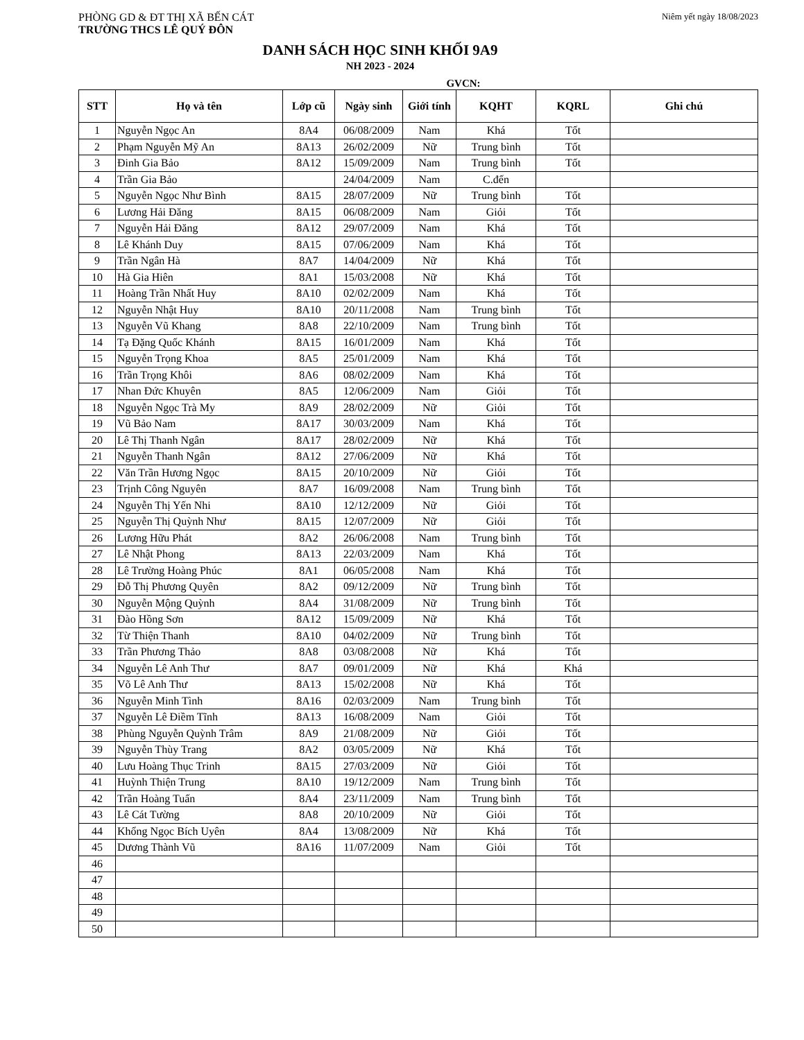PHÒNG GD & ĐT THỊ XÃ BẾN CÁT
TRƯỜNG THCS LÊ QUÝ ĐÔN
Niêm yết ngày 18/08/2023
DANH SÁCH HỌC SINH KHỐI 9A9
NH 2023 - 2024
GVCN:
| STT | Họ và tên | Lớp cũ | Ngày sinh | Giới tính | KQHT | KQRL | Ghi chú |
| --- | --- | --- | --- | --- | --- | --- | --- |
| 1 | Nguyễn Ngọc An | 8A4 | 06/08/2009 | Nam | Khá | Tốt | |
| 2 | Phạm Nguyễn Mỹ An | 8A13 | 26/02/2009 | Nữ | Trung bình | Tốt | |
| 3 | Đinh Gia Bảo | 8A12 | 15/09/2009 | Nam | Trung bình | Tốt | |
| 4 | Trần Gia Bảo | | 24/04/2009 | Nam | C.đến | | |
| 5 | Nguyễn Ngọc Như Bình | 8A15 | 28/07/2009 | Nữ | Trung bình | Tốt | |
| 6 | Lương Hải Đăng | 8A15 | 06/08/2009 | Nam | Giỏi | Tốt | |
| 7 | Nguyễn Hải Đăng | 8A12 | 29/07/2009 | Nam | Khá | Tốt | |
| 8 | Lê Khánh Duy | 8A15 | 07/06/2009 | Nam | Khá | Tốt | |
| 9 | Trần Ngân Hà | 8A7 | 14/04/2009 | Nữ | Khá | Tốt | |
| 10 | Hà Gia Hiên | 8A1 | 15/03/2008 | Nữ | Khá | Tốt | |
| 11 | Hoàng Trần Nhất Huy | 8A10 | 02/02/2009 | Nam | Khá | Tốt | |
| 12 | Nguyễn Nhật Huy | 8A10 | 20/11/2008 | Nam | Trung bình | Tốt | |
| 13 | Nguyễn Vũ Khang | 8A8 | 22/10/2009 | Nam | Trung bình | Tốt | |
| 14 | Tạ Đặng Quốc Khánh | 8A15 | 16/01/2009 | Nam | Khá | Tốt | |
| 15 | Nguyễn Trọng Khoa | 8A5 | 25/01/2009 | Nam | Khá | Tốt | |
| 16 | Trần Trọng Khôi | 8A6 | 08/02/2009 | Nam | Khá | Tốt | |
| 17 | Nhan Đức Khuyên | 8A5 | 12/06/2009 | Nam | Giỏi | Tốt | |
| 18 | Nguyễn Ngọc Trà My | 8A9 | 28/02/2009 | Nữ | Giỏi | Tốt | |
| 19 | Vũ Bảo Nam | 8A17 | 30/03/2009 | Nam | Khá | Tốt | |
| 20 | Lê Thị Thanh Ngân | 8A17 | 28/02/2009 | Nữ | Khá | Tốt | |
| 21 | Nguyễn Thanh Ngân | 8A12 | 27/06/2009 | Nữ | Khá | Tốt | |
| 22 | Văn Trần Hương Ngọc | 8A15 | 20/10/2009 | Nữ | Giỏi | Tốt | |
| 23 | Trịnh Công Nguyên | 8A7 | 16/09/2008 | Nam | Trung bình | Tốt | |
| 24 | Nguyễn Thị Yến Nhi | 8A10 | 12/12/2009 | Nữ | Giỏi | Tốt | |
| 25 | Nguyễn Thị Quỳnh Như | 8A15 | 12/07/2009 | Nữ | Giỏi | Tốt | |
| 26 | Lương Hữu Phát | 8A2 | 26/06/2008 | Nam | Trung bình | Tốt | |
| 27 | Lê Nhật Phong | 8A13 | 22/03/2009 | Nam | Khá | Tốt | |
| 28 | Lê Trường Hoàng Phúc | 8A1 | 06/05/2008 | Nam | Khá | Tốt | |
| 29 | Đỗ Thị Phương Quyên | 8A2 | 09/12/2009 | Nữ | Trung bình | Tốt | |
| 30 | Nguyễn Mộng Quỳnh | 8A4 | 31/08/2009 | Nữ | Trung bình | Tốt | |
| 31 | Đào Hồng Sơn | 8A12 | 15/09/2009 | Nữ | Khá | Tốt | |
| 32 | Từ Thiện Thanh | 8A10 | 04/02/2009 | Nữ | Trung bình | Tốt | |
| 33 | Trần Phương Thảo | 8A8 | 03/08/2008 | Nữ | Khá | Tốt | |
| 34 | Nguyễn Lê Anh Thư | 8A7 | 09/01/2009 | Nữ | Khá | Khá | |
| 35 | Võ Lê Anh Thư | 8A13 | 15/02/2008 | Nữ | Khá | Tốt | |
| 36 | Nguyễn Minh Tình | 8A16 | 02/03/2009 | Nam | Trung bình | Tốt | |
| 37 | Nguyễn Lê Điềm Tĩnh | 8A13 | 16/08/2009 | Nam | Giỏi | Tốt | |
| 38 | Phùng Nguyễn Quỳnh Trâm | 8A9 | 21/08/2009 | Nữ | Giỏi | Tốt | |
| 39 | Nguyễn Thùy Trang | 8A2 | 03/05/2009 | Nữ | Khá | Tốt | |
| 40 | Lưu Hoàng Thục Trinh | 8A15 | 27/03/2009 | Nữ | Giỏi | Tốt | |
| 41 | Huỳnh Thiện Trung | 8A10 | 19/12/2009 | Nam | Trung bình | Tốt | |
| 42 | Trần Hoàng Tuấn | 8A4 | 23/11/2009 | Nam | Trung bình | Tốt | |
| 43 | Lê Cát Tường | 8A8 | 20/10/2009 | Nữ | Giỏi | Tốt | |
| 44 | Khổng Ngọc Bích Uyên | 8A4 | 13/08/2009 | Nữ | Khá | Tốt | |
| 45 | Dương Thành Vũ | 8A16 | 11/07/2009 | Nam | Giỏi | Tốt | |
| 46 | | | | | | | |
| 47 | | | | | | | |
| 48 | | | | | | | |
| 49 | | | | | | | |
| 50 | | | | | | | |